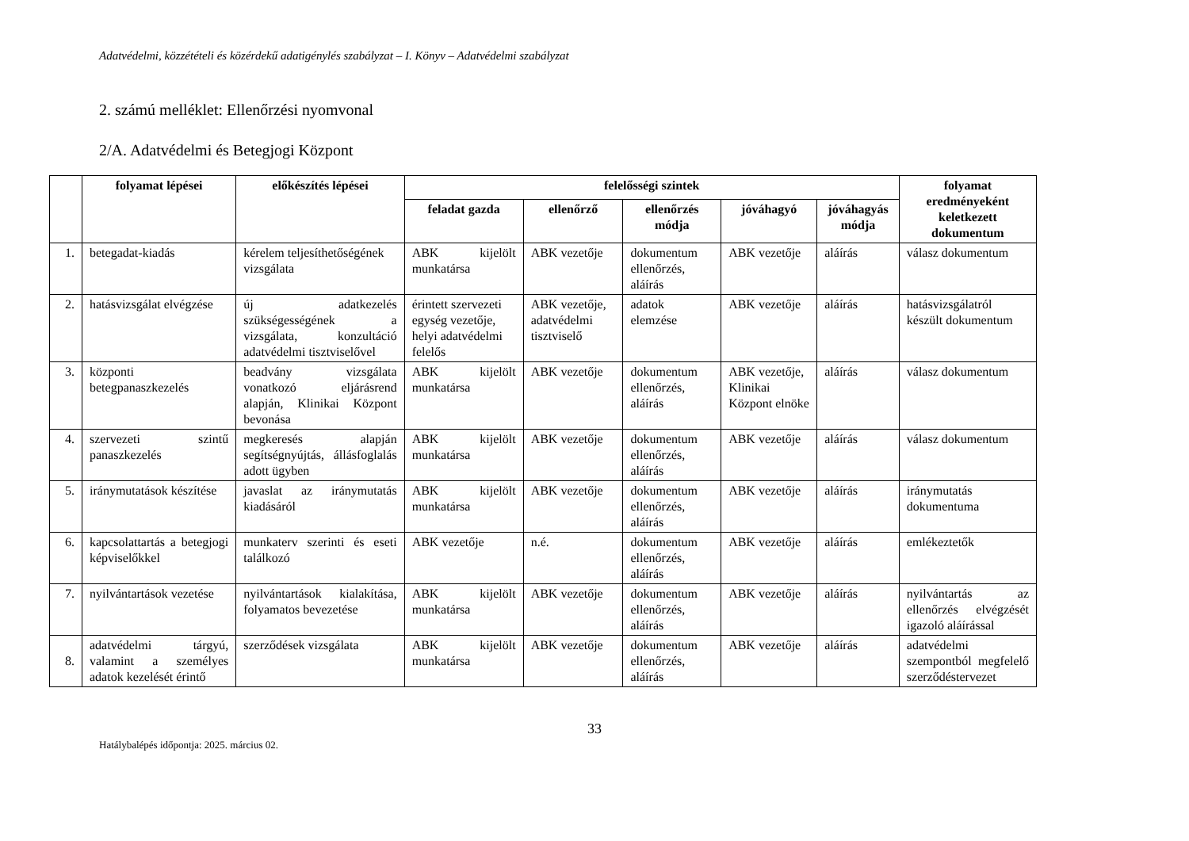Adatvédelmi, közzétételi és közérdekű adatigénylés szabályzat – I. Könyv – Adatvédelmi szabályzat
2. számú melléklet: Ellenőrzési nyomvonal
2/A. Adatvédelmi és Betegjogi Központ
| | folyamat lépései | előkészítés lépései | felelősségi szintek | | | | | folyamat eredményeként keletkezett dokumentum |
| --- | --- | --- | --- | --- | --- | --- | --- | --- |
| | | | feladat gazda | ellenőrző | ellenőrzés módja | jóváhagyó | jóváhagyás módja | |
| 1. | betegadat-kiadás | kérelem teljesíthetőségének vizsgálata | ABK kijelölt munkatársa | ABK vezetője | dokumentum ellenőrzés, aláírás | ABK vezetője | aláírás | válasz dokumentum |
| 2. | hatásvizsgálat elvégzése | új adatkezelés szükségességének a vizsgálata, konzultáció adatvédelmi tisztviselővel | érintett szervezeti egység vezetője, helyi adatvédelmi felelős | ABK vezetője, adatvédelmi tisztviselő | adatok elemzése | ABK vezetője | aláírás | hatásvizsgálatról készült dokumentum |
| 3. | központi betegpanaszkezelés | beadvány vizsgálata vonatkozó eljárásrend alapján, Klinikai Központ bevonása | ABK kijelölt munkatársa | ABK vezetője | dokumentum ellenőrzés, aláírás | ABK vezetője, Klinikai Központ elnöke | aláírás | válasz dokumentum |
| 4. | szervezeti szintű panaszkezelés | megkeresés alapján segítségnyújtás, állásfoglalás adott ügyben | ABK kijelölt munkatársa | ABK vezetője | dokumentum ellenőrzés, aláírás | ABK vezetője | aláírás | válasz dokumentum |
| 5. | iránymutatások készítése | javaslat az iránymutatás kiadásáról | ABK kijelölt munkatársa | ABK vezetője | dokumentum ellenőrzés, aláírás | ABK vezetője | aláírás | iránymutatás dokumentuma |
| 6. | kapcsolattartás a betegjogi képviselőkkel | munkaterv szerinti és eseti találkozó | ABK vezetője | n.é. | dokumentum ellenőrzés, aláírás | ABK vezetője | aláírás | emlékeztetők |
| 7. | nyilvántartások vezetése | nyilvántartások kialakítása, folyamatos bevezetése | ABK kijelölt munkatársa | ABK vezetője | dokumentum ellenőrzés, aláírás | ABK vezetője | aláírás | nyilvántartás az ellenőrzés elvégzését igazoló aláírással |
| 8. | adatvédelmi tárgyú, valamint a személyes adatok kezelését érintő | szerződések vizsgálata | ABK kijelölt munkatársa | ABK vezetője | dokumentum ellenőrzés, aláírás | ABK vezetője | aláírás | adatvédelmi szempontból megfelelő szerződéstervezet |
33
Hatálybalépés időpontja: 2025. március 02.